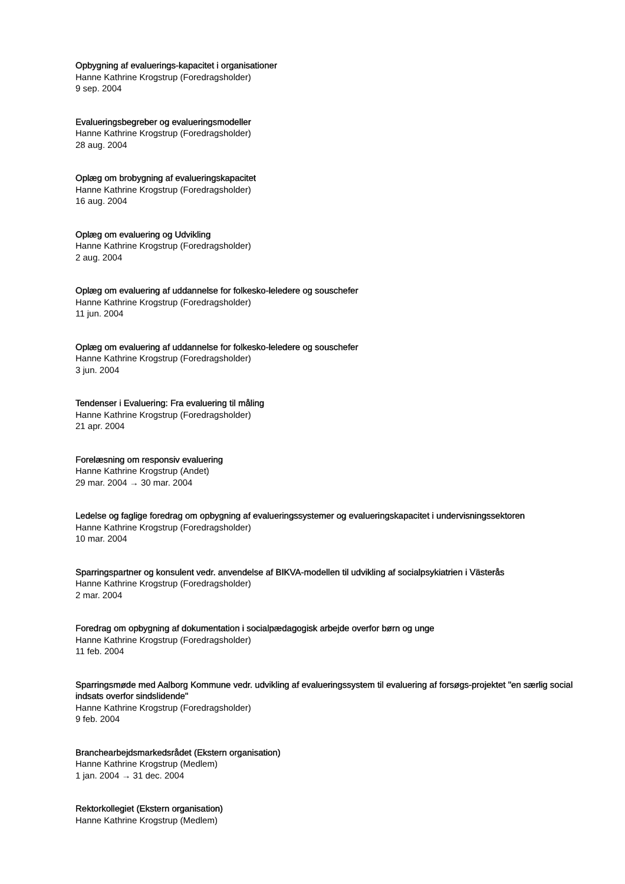Opbygning af evaluerings-kapacitet i organisationer
Hanne Kathrine Krogstrup (Foredragsholder)
9 sep. 2004
Evalueringsbegreber og evalueringsmodeller
Hanne Kathrine Krogstrup (Foredragsholder)
28 aug. 2004
Oplæg om brobygning af evalueringskapacitet
Hanne Kathrine Krogstrup (Foredragsholder)
16 aug. 2004
Oplæg om evaluering og Udvikling
Hanne Kathrine Krogstrup (Foredragsholder)
2 aug. 2004
Oplæg om evaluering af uddannelse for folkesko-leledere og souschefer
Hanne Kathrine Krogstrup (Foredragsholder)
11 jun. 2004
Oplæg om evaluering af uddannelse for folkesko-leledere og souschefer
Hanne Kathrine Krogstrup (Foredragsholder)
3 jun. 2004
Tendenser i Evaluering: Fra evaluering til måling
Hanne Kathrine Krogstrup (Foredragsholder)
21 apr. 2004
Forelæsning om responsiv evaluering
Hanne Kathrine Krogstrup (Andet)
29 mar. 2004 → 30 mar. 2004
Ledelse og faglige foredrag om opbygning af evalueringssystemer og evalueringskapacitet i undervisningssektoren
Hanne Kathrine Krogstrup (Foredragsholder)
10 mar. 2004
Sparringspartner og konsulent vedr. anvendelse af BIKVA-modellen til udvikling af socialpsykiatrien i Västerås
Hanne Kathrine Krogstrup (Foredragsholder)
2 mar. 2004
Foredrag om opbygning af dokumentation i socialpædagogisk arbejde overfor børn og unge
Hanne Kathrine Krogstrup (Foredragsholder)
11 feb. 2004
Sparringsmøde med Aalborg Kommune vedr. udvikling af evalueringssystem til evaluering af forsøgs-projektet "en særlig social indsats overfor sindslidende"
Hanne Kathrine Krogstrup (Foredragsholder)
9 feb. 2004
Branchearbejdsmarkedsrådet (Ekstern organisation)
Hanne Kathrine Krogstrup (Medlem)
1 jan. 2004 → 31 dec. 2004
Rektorkollegiet (Ekstern organisation)
Hanne Kathrine Krogstrup (Medlem)